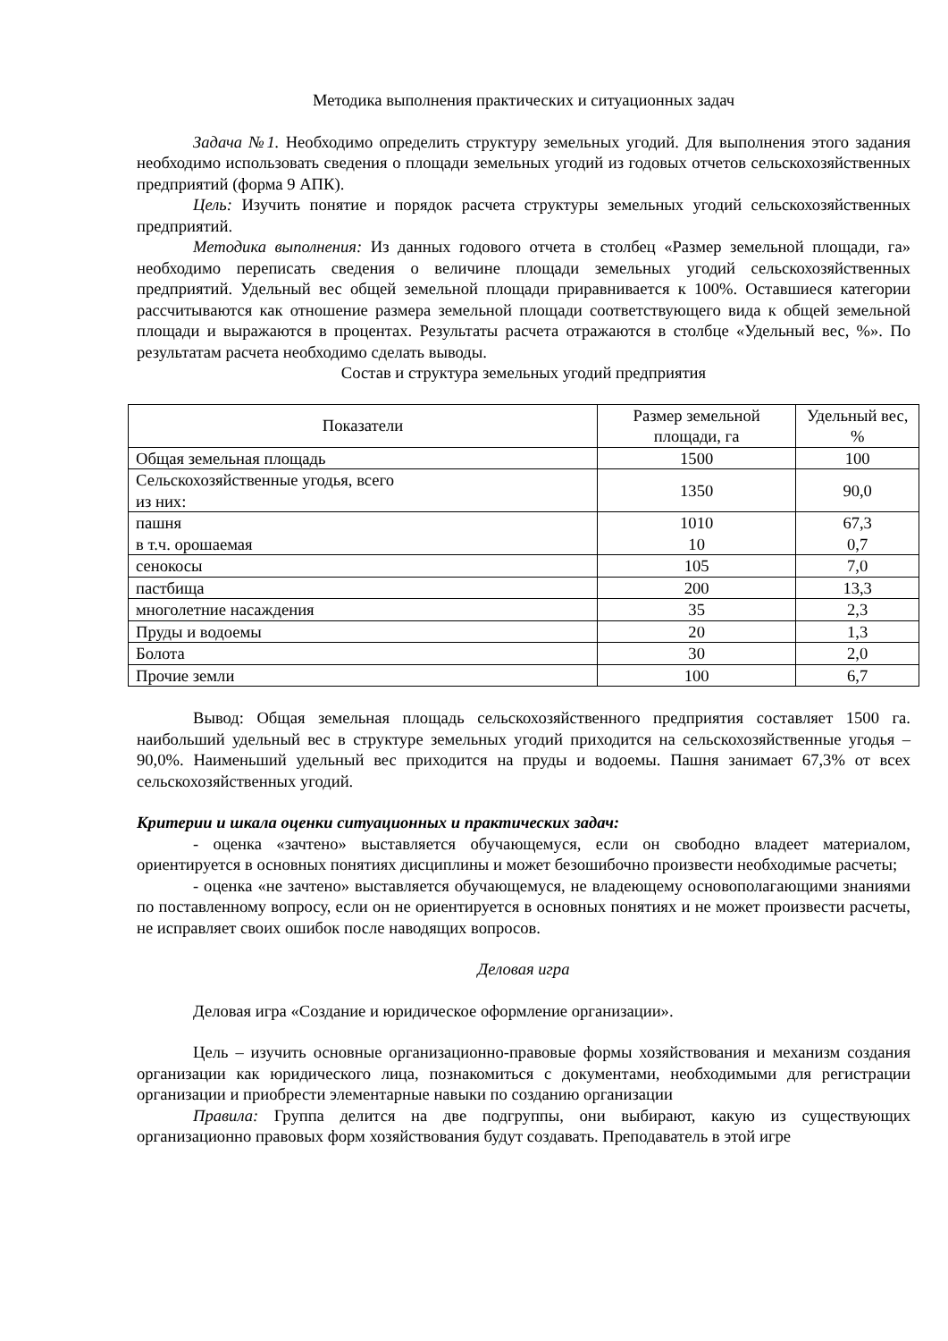Методика выполнения практических и ситуационных задач
Задача №1. Необходимо определить структуру земельных угодий. Для выполнения этого задания необходимо использовать сведения о площади земельных угодий из годовых отчетов сельскохозяйственных предприятий (форма 9 АПК).
Цель: Изучить понятие и порядок расчета структуры земельных угодий сельскохозяйственных предприятий.
Методика выполнения: Из данных годового отчета в столбец «Размер земельной площади, га» необходимо переписать сведения о величине площади земельных угодий сельскохозяйственных предприятий. Удельный вес общей земельной площади приравнивается к 100%. Оставшиеся категории рассчитываются как отношение размера земельной площади соответствующего вида к общей земельной площади и выражаются в процентах. Результаты расчета отражаются в столбце «Удельный вес, %». По результатам расчета необходимо сделать выводы.
Состав и структура земельных угодий предприятия
| Показатели | Размер земельной площади, га | Удельный вес, % |
| --- | --- | --- |
| Общая земельная площадь | 1500 | 100 |
| Сельскохозяйственные угодья, всего из них: | 1350 | 90,0 |
| пашня в т.ч. орошаемая | 1010 10 | 67,3 0,7 |
| сенокосы | 105 | 7,0 |
| пастбища | 200 | 13,3 |
| многолетние насаждения | 35 | 2,3 |
| Пруды и водоемы | 20 | 1,3 |
| Болота | 30 | 2,0 |
| Прочие земли | 100 | 6,7 |
Вывод: Общая земельная площадь сельскохозяйственного предприятия составляет 1500 га. наибольший удельный вес в структуре земельных угодий приходится на сельскохозяйственные угодья – 90,0%. Наименьший удельный вес приходится на пруды и водоемы. Пашня занимает 67,3% от всех сельскохозяйственных угодий.
Критерии и шкала оценки ситуационных и практических задач:
- оценка «зачтено» выставляется обучающемуся, если он свободно владеет материалом, ориентируется в основных понятиях дисциплины и может безошибочно произвести необходимые расчеты;
- оценка «не зачтено» выставляется обучающемуся, не владеющему основополагающими знаниями по поставленному вопросу, если он не ориентируется в основных понятиях и не может произвести расчеты, не исправляет своих ошибок после наводящих вопросов.
Деловая игра
Деловая игра «Создание и юридическое оформление организации».
Цель – изучить основные организационно-правовые формы хозяйствования и механизм создания организации как юридического лица, познакомиться с документами, необходимыми для регистрации организации и приобрести элементарные навыки по созданию организации
Правила: Группа делится на две подгруппы, они выбирают, какую из существующих организационно правовых форм хозяйствования будут создавать. Преподаватель в этой игре